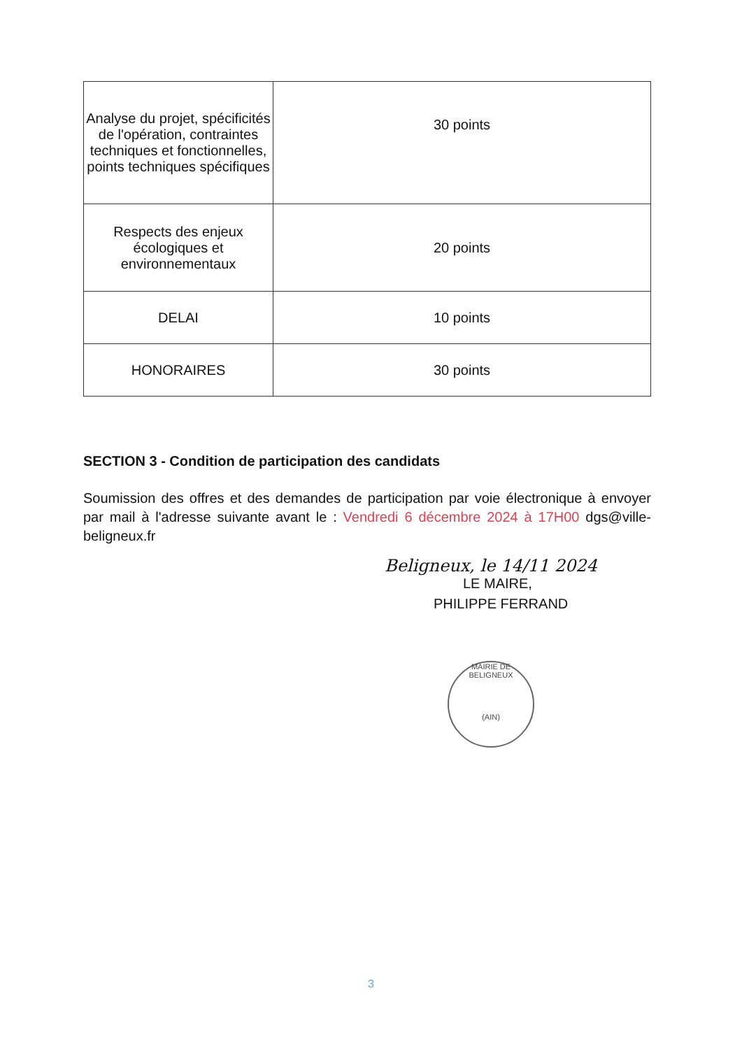| Analyse du projet, spécificités de l'opération, contraintes techniques et fonctionnelles, points techniques spécifiques | 30 points |
| Respects des enjeux écologiques et environnementaux | 20 points |
| DELAI | 10 points |
| HONORAIRES | 30 points |
SECTION 3 - Condition de participation des candidats
Soumission des offres et des demandes de participation par voie électronique à envoyer par mail à l'adresse suivante avant le : Vendredi 6 décembre 2024 à 17H00 dgs@ville-beligneux.fr
Beligneux, le 14/11 2024
LE MAIRE,
PHILIPPE FERRAND
MAIRIE DE BELIGNEUX
(AIN)
3